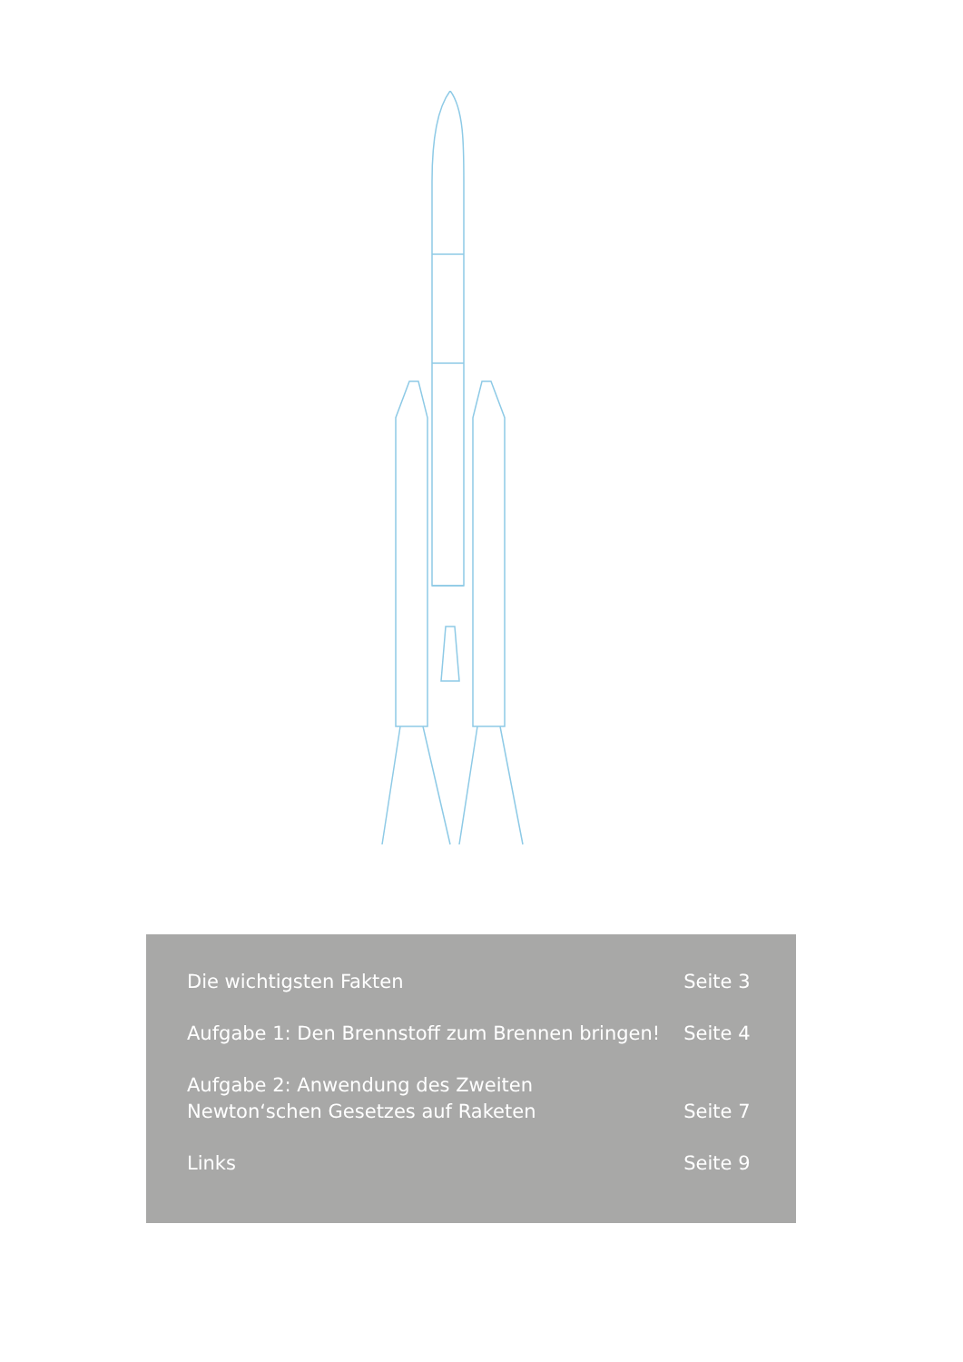| Die wichtigsten Fakten | Seite 3 |
| Aufgabe 1: Den Brennstoff zum Brennen bringen! | Seite 4 |
| Aufgabe 2: Anwendung des Zweiten Newton‘schen Gesetzes auf Raketen | Seite 7 |
| Links | Seite 9 |